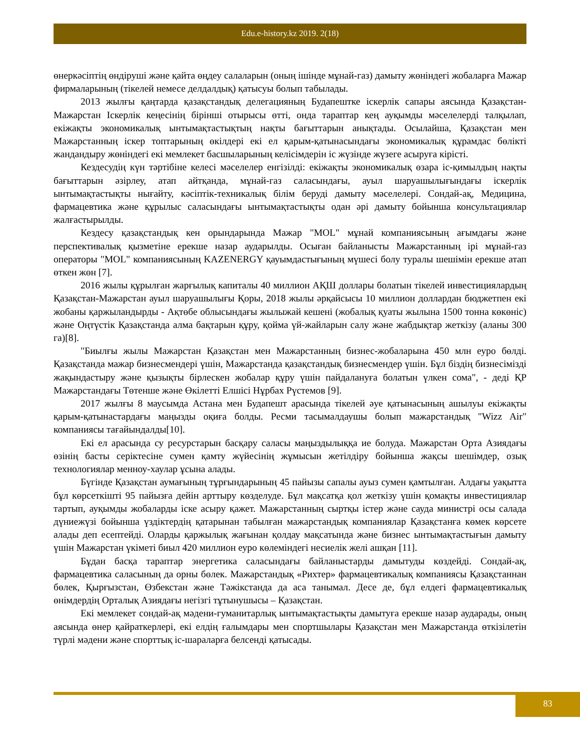Edu.e-history.kz 2019. 2(18)
өнеркәсіптің өндіруші және қайта өңдеу салаларын (оның ішінде мұнай-газ) дамыту жөніндегі жобаларға Мажар фирмаларының (тікелей немесе делдалдық) қатысуы болып табылады.
2013 жылғы қаңтарда қазақстандық делегацияның Будапештке іскерлік сапары аясында Қазақстан-Мажарстан Іскерлік кеңесінің бірінші отырысы өтті, онда тараптар кең ауқымды мәселелерді талқылап, екіжақты экономикалық ынтымақтастықтың нақты бағыттарын анықтады. Осылайша, Қазақстан мен Мажарстанның іскер топтарының өкілдері екі ел қарым-қатынасындағы экономикалық құрамдас бөлікті жандандыру жөніндегі екі мемлекет басшыларының келісімдерін іс жүзінде жүзеге асыруға кірісті.
Кездесудің күн тәртібіне келесі мәселелер енгізілді: екіжақты экономикалық өзара іс-қимылдың нақты бағыттарын әзірлеу, атап айтқанда, мұнай-газ саласындағы, ауыл шаруашылығындағы іскерлік ынтымақтастықты нығайту, кәсіптік-техникалық білім беруді дамыту мәселелері. Сондай-ақ, Медицина, фармацевтика және құрылыс саласындағы ынтымақтастықты одан әрі дамыту бойынша консультациялар жалғастырылды.
Кездесу қазақстандық кен орындарында Мажар "MOL" мұнай компаниясының ағымдағы және перспективалық қызметіне ерекше назар аударылды. Осыған байланысты Мажарстанның ірі мұнай-газ операторы "MOL" компаниясының KAZENERGY қауымдастығының мүшесі болу туралы шешімін ерекше атап өткен жөн [7].
2016 жылы құрылған жарғылық капиталы 40 миллион АҚШ доллары болатын тікелей инвестициялардың Қазақстан-Мажарстан ауыл шаруашылығы Қоры, 2018 жылы әрқайсысы 10 миллион доллардан бюджетпен екі жобаны қаржыландырды - Ақтөбе облысындағы жылыжай кешені (жобалық қуаты жылына 1500 тонна көкөніс) және Оңтүстік Қазақстанда алма бақтарын құру, қойма үй-жайларын салу және жабдықтар жеткізу (аланы 300 га)[8].
"Биылғы жылы Мажарстан Қазақстан мен Мажарстанның бизнес-жобаларына 450 млн еуро бөлді. Қазақстанда мажар бизнесмендері үшін, Мажарстанда қазақстандық бизнесмендер үшін. Бұл біздің бизнесімізді жақындастыру және қызықты бірлескен жобалар құру үшін пайдалануға болатын үлкен сома", - деді ҚР Мажарстандағы Төтенше және Өкілетті Елшісі Нұрбах Рүстемов [9].
2017 жылғы 8 маусымда Астана мен Будапешт арасында тікелей әуе қатынасының ашылуы екіжақты қарым-қатынастардағы маңызды оқиға болды. Ресми тасымалдаушы болып мажарстандық "Wizz Air" компаниясы тағайындалды[10].
Екі ел арасында су ресурстарын басқару саласы маңыздылыққа ие болуда. Мажарстан Орта Азиядағы өзінің басты серіктесіне сумен қамту жүйесінің жұмысын жетілдіру бойынша жақсы шешімдер, озық технологиялар менноу-хаулар ұсына алады.
Бүгінде Қазақстан аумағының тұрғындарының 45 пайызы сапалы ауыз сумен қамтылған. Алдағы уақытта бұл көрсеткішті 95 пайызға дейін арттыру көзделуде. Бұл мақсатқа қол жеткізу үшін қомақты инвестициялар тартып, ауқымды жобаларды іске асыру қажет. Мажарстанның сыртқы істер және сауда министрі осы салада дүниежүзі бойынша үздіктердің қатарынан табылған мажарстандық компаниялар Қазақстанға көмек көрсете алады деп есептейді. Оларды қаржылық жағынан қолдау мақсатында және бизнес ынтымақтастығын дамыту үшін Мажарстан үкіметі биыл 420 миллион еуро көлеміндегі несиелік желі ашқан [11].
Бұдан басқа тараптар энергетика саласындағы байланыстарды дамытуды көздейді. Сондай-ақ, фармацевтика саласының да орны бөлек. Мажарстандық «Рихтер» фармацевтикалық компаниясы Қазақстаннан бөлек, Қырғызстан, Өзбекстан және Тәжікстанда да аса танымал. Десе де, бұл елдегі фармацевтикалық өнімдердің Орталық Азиядағы негізгі тұтынушысы – Қазақстан.
Екі мемлекет сондай-ақ мәдени-гуманитарлық ынтымақтастықты дамытуға ерекше назар аударады, оның аясында өнер қайраткерлері, екі елдің ғалымдары мен спортшылары Қазақстан мен Мажарстанда өткізілетін түрлі мәдени және спорттық іс-шараларға белсенді қатысады.
83